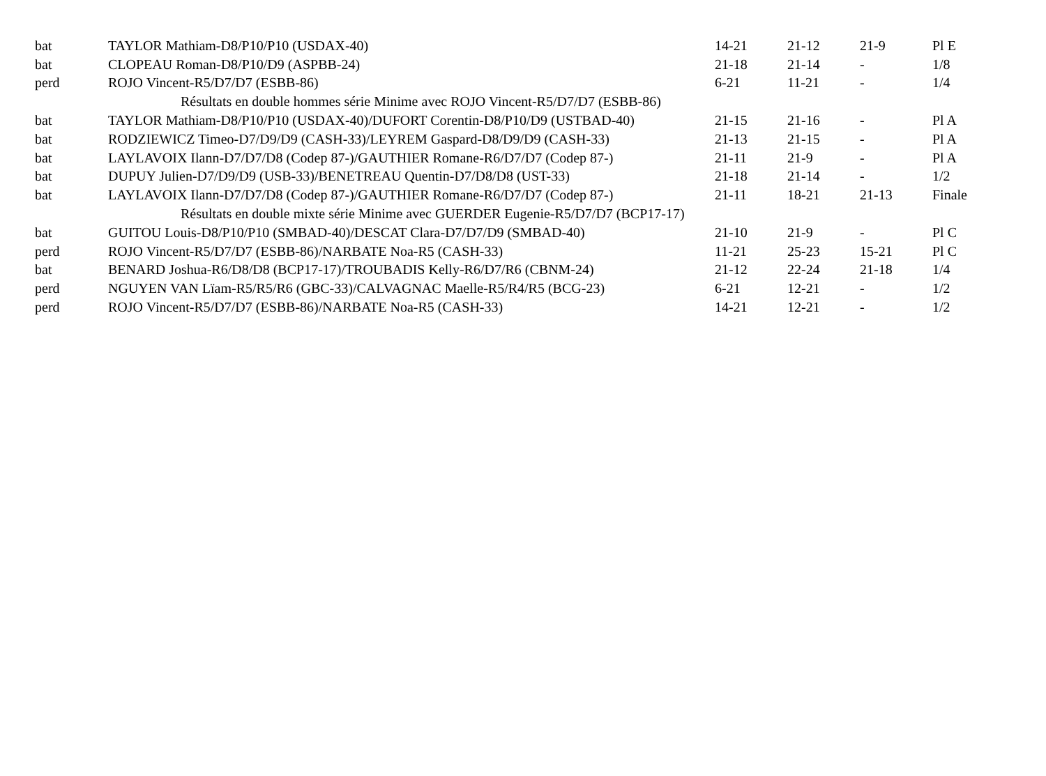| bat | TAYLOR Mathiam-D8/P10/P10 (USDAX-40) | 14-21 | 21-12 | 21-9 | Pl E |
| bat | CLOPEAU Roman-D8/P10/D9 (ASPBB-24) | 21-18 | 21-14 | - | 1/8 |
| perd | ROJO Vincent-R5/D7/D7 (ESBB-86) | 6-21 | 11-21 | - | 1/4 |
| | Résultats en double hommes série Minime avec ROJO Vincent-R5/D7/D7 (ESBB-86) | | | | |
| bat | TAYLOR Mathiam-D8/P10/P10 (USDAX-40)/DUFORT Corentin-D8/P10/D9 (USTBAD-40) | 21-15 | 21-16 | - | Pl A |
| bat | RODZIEWICZ Timeo-D7/D9/D9 (CASH-33)/LEYREM Gaspard-D8/D9/D9 (CASH-33) | 21-13 | 21-15 | - | Pl A |
| bat | LAYLAVOIX Ilann-D7/D7/D8 (Codep 87-)/GAUTHIER Romane-R6/D7/D7 (Codep 87-) | 21-11 | 21-9 | - | Pl A |
| bat | DUPUY Julien-D7/D9/D9 (USB-33)/BENETREAU Quentin-D7/D8/D8 (UST-33) | 21-18 | 21-14 | - | 1/2 |
| bat | LAYLAVOIX Ilann-D7/D7/D8 (Codep 87-)/GAUTHIER Romane-R6/D7/D7 (Codep 87-) | 21-11 | 18-21 | 21-13 | Finale |
| | Résultats en double mixte série Minime avec GUERDER Eugenie-R5/D7/D7 (BCP17-17) | | | | |
| bat | GUITOU Louis-D8/P10/P10 (SMBAD-40)/DESCAT Clara-D7/D7/D9 (SMBAD-40) | 21-10 | 21-9 | - | Pl C |
| perd | ROJO Vincent-R5/D7/D7 (ESBB-86)/NARBATE Noa-R5 (CASH-33) | 11-21 | 25-23 | 15-21 | Pl C |
| bat | BENARD Joshua-R6/D8/D8 (BCP17-17)/TROUBADIS Kelly-R6/D7/R6 (CBNM-24) | 21-12 | 22-24 | 21-18 | 1/4 |
| perd | NGUYEN VAN Lïam-R5/R5/R6 (GBC-33)/CALVAGNAC Maelle-R5/R4/R5 (BCG-23) | 6-21 | 12-21 | - | 1/2 |
| perd | ROJO Vincent-R5/D7/D7 (ESBB-86)/NARBATE Noa-R5 (CASH-33) | 14-21 | 12-21 | - | 1/2 |